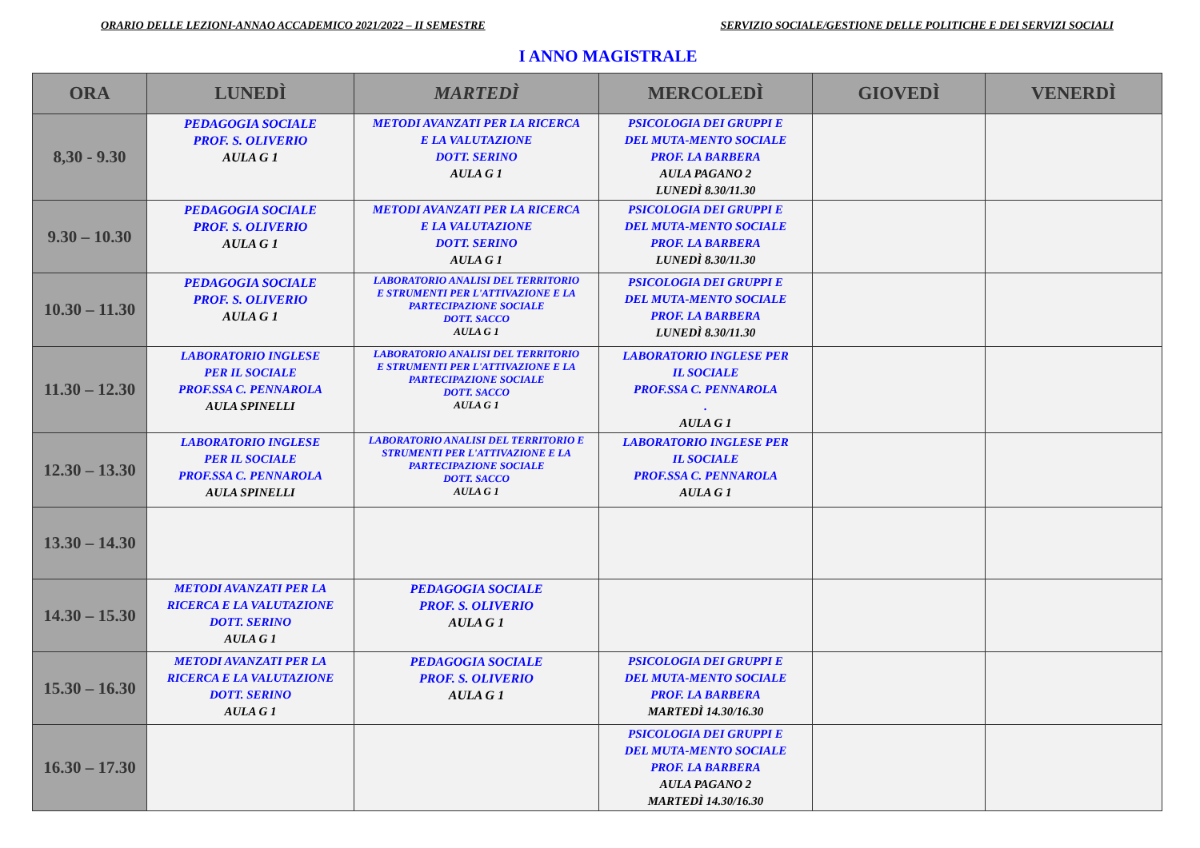ORARIO DELLE LEZIONI-ANNAO ACCADEMICO 2021/2022 – II SEMESTRE SERVIZIO SOCIALE/GESTIONE DELLE POLITICHE E DEI SERVIZI SOCIALI
I ANNO MAGISTRALE
| ORA | LUNEDÌ | MARTEDÌ | MERCOLEDÌ | GIOVEDÌ | VENERDÌ |
| --- | --- | --- | --- | --- | --- |
| 8,30 - 9.30 | PEDAGOGIA SOCIALE PROF. S. OLIVERIO AULA G 1 | METODI AVANZATI PER LA RICERCA E LA VALUTAZIONE DOTT. SERINO AULA G 1 | PSICOLOGIA DEI GRUPPI E DEL MUTA-MENTO SOCIALE PROF. LA BARBERA AULA PAGANO 2 LUNEDÌ 8.30/11.30 | | |
| 9.30 – 10.30 | PEDAGOGIA SOCIALE PROF. S. OLIVERIO AULA G 1 | METODI AVANZATI PER LA RICERCA E LA VALUTAZIONE DOTT. SERINO AULA G 1 | PSICOLOGIA DEI GRUPPI E DEL MUTA-MENTO SOCIALE PROF. LA BARBERA LUNEDÌ 8.30/11.30 | | |
| 10.30 – 11.30 | PEDAGOGIA SOCIALE PROF. S. OLIVERIO AULA G 1 | LABORATORIO ANALISI DEL TERRITORIO E STRUMENTI PER L'ATTIVAZIONE E LA PARTECIPAZIONE SOCIALE DOTT. SACCO AULA G 1 | PSICOLOGIA DEI GRUPPI E DEL MUTA-MENTO SOCIALE PROF. LA BARBERA LUNEDÌ 8.30/11.30 | | |
| 11.30 – 12.30 | LABORATORIO INGLESE PER IL SOCIALE PROF.SSA C. PENNAROLA AULA SPINELLI | LABORATORIO ANALISI DEL TERRITORIO E STRUMENTI PER L'ATTIVAZIONE E LA PARTECIPAZIONE SOCIALE DOTT. SACCO AULA G 1 | LABORATORIO INGLESE PER IL SOCIALE PROF.SSA C. PENNAROLA . AULA G 1 | | |
| 12.30 – 13.30 | LABORATORIO INGLESE PER IL SOCIALE PROF.SSA C. PENNAROLA AULA SPINELLI | LABORATORIO ANALISI DEL TERRITORIO E STRUMENTI PER L'ATTIVAZIONE E LA PARTECIPAZIONE SOCIALE DOTT. SACCO AULA G 1 | LABORATORIO INGLESE PER IL SOCIALE PROF.SSA C. PENNAROLA AULA G 1 | | |
| 13.30 – 14.30 | | | | | |
| 14.30 – 15.30 | METODI AVANZATI PER LA RICERCA E LA VALUTAZIONE DOTT. SERINO AULA G 1 | PEDAGOGIA SOCIALE PROF. S. OLIVERIO AULA G 1 | | | |
| 15.30 – 16.30 | METODI AVANZATI PER LA RICERCA E LA VALUTAZIONE DOTT. SERINO AULA G 1 | PEDAGOGIA SOCIALE PROF. S. OLIVERIO AULA G 1 | PSICOLOGIA DEI GRUPPI E DEL MUTA-MENTO SOCIALE PROF. LA BARBERA MARTEDÌ 14.30/16.30 | | |
| 16.30 – 17.30 | | | PSICOLOGIA DEI GRUPPI E DEL MUTA-MENTO SOCIALE PROF. LA BARBERA AULA PAGANO 2 MARTEDÌ 14.30/16.30 | | |